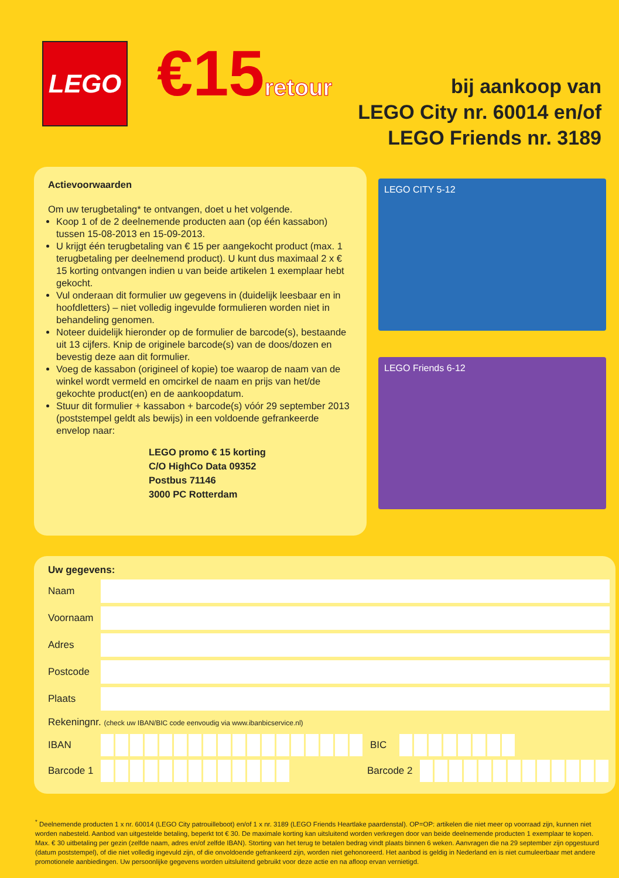LEGO
€15retour
bij aankoop van
LEGO City nr. 60014 en/of
LEGO Friends nr. 3189
Actievoorwaarden
Om uw terugbetaling* te ontvangen, doet u het volgende.
Koop 1 of de 2 deelnemende producten aan (op één kassabon) tussen 15-08-2013 en 15-09-2013.
U krijgt één terugbetaling van € 15 per aangekocht product (max. 1 terugbetaling per deelnemend product). U kunt dus maximaal 2 x € 15 korting ontvangen indien u van beide artikelen 1 exemplaar hebt gekocht.
Vul onderaan dit formulier uw gegevens in (duidelijk leesbaar en in hoofdletters) – niet volledig ingevulde formulieren worden niet in behandeling genomen.
Noteer duidelijk hieronder op de formulier de barcode(s), bestaande uit 13 cijfers. Knip de originele barcode(s) van de doos/dozen en bevestig deze aan dit formulier.
Voeg de kassabon (origineel of kopie) toe waarop de naam van de winkel wordt vermeld en omcirkel de naam en prijs van het/de gekochte product(en) en de aankoopdatum.
Stuur dit formulier + kassabon + barcode(s) vóór 29 september 2013 (poststempel geldt als bewijs) in een voldoende gefrankeerde envelop naar:
LEGO promo € 15 korting
C/O HighCo Data 09352
Postbus 71146
3000 PC Rotterdam
LEGO CITY 5-12
LEGO Friends 6-12
Uw gegevens:
Naam
Voornaam
Adres
Postcode
Plaats
Rekeningnr. (check uw IBAN/BIC code eenvoudig via www.ibanbicservice.nl)
IBAN BIC
Barcode 1
Barcode 2
<sup>*</sup> Deelnemende producten 1 x nr. 60014 (LEGO City patrouilleboot) en/of 1 x nr. 3189 (LEGO Friends Heartlake paardenstal). OP=OP: artikelen die niet meer op voorraad zijn, kunnen niet worden nabesteld. Aanbod van uitgestelde betaling, beperkt tot € 30. De maximale korting kan uitsluitend worden verkregen door van beide deelnemende producten 1 exemplaar te kopen. Max. € 30 uitbetaling per gezin (zelfde naam, adres en/of zelfde IBAN). Storting van het terug te betalen bedrag vindt plaats binnen 6 weken. Aanvragen die na 29 september zijn opgestuurd (datum poststempel), of die niet volledig ingevuld zijn, of die onvoldoende gefrankeerd zijn, worden niet gehonoreerd. Het aanbod is geldig in Nederland en is niet cumuleerbaar met andere promotionele aanbiedingen. Uw persoonlijke gegevens worden uitsluitend gebruikt voor deze actie en na afloop ervan vernietigd.